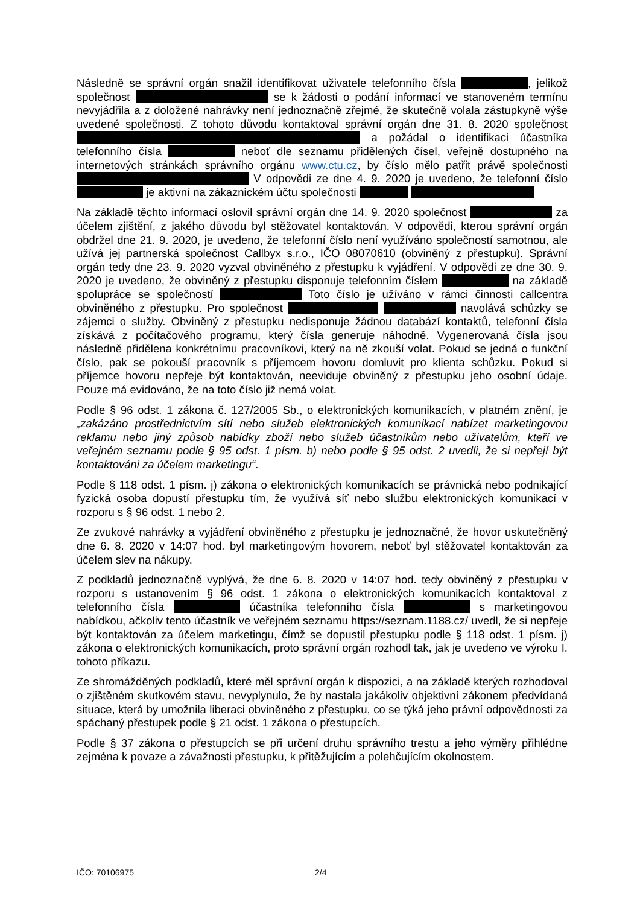Následně se správní orgán snažil identifikovat uživatele telefonního čísla , jelikož společnost se k žádosti o podání informací ve stanoveném termínu nevyjádřila a z doložené nahrávky není jednoznačně zřejmé, že skutečně volala zástupkyně výše uvedené společnosti. Z tohoto důvodu kontaktoval správní orgán dne 31. 8. 2020 společnost a požádal o identifikaci účastníka telefonního čísla neboť dle seznamu přidělených čísel, veřejně dostupného na internetových stránkách správního orgánu www.ctu.cz, by číslo mělo patřit právě společnosti V odpovědi ze dne 4. 9. 2020 je uvedeno, že telefonní číslo je aktivní na zákaznickém účtu společnosti
Na základě těchto informací oslovil správní orgán dne 14. 9. 2020 společnost za účelem zjištění, z jakého důvodu byl stěžovatel kontaktován. V odpovědi, kterou správní orgán obdržel dne 21. 9. 2020, je uvedeno, že telefonní číslo není využíváno společností samotnou, ale užívá jej partnerská společnost Callbyx s.r.o., IČO 08070610 (obviněný z přestupku). Správní orgán tedy dne 23. 9. 2020 vyzval obviněného z přestupku k vyjádření. V odpovědi ze dne 30. 9. 2020 je uvedeno, že obviněný z přestupku disponuje telefonním číslem na základě spolupráce se společností Toto číslo je užíváno v rámci činnosti callcentra obviněného z přestupku. Pro společnost navolává schůzky se zájemci o služby. Obviněný z přestupku nedisponuje žádnou databází kontaktů, telefonní čísla získává z počítačového programu, který čísla generuje náhodně. Vygenerovaná čísla jsou následně přidělena konkrétnímu pracovníkovi, který na ně zkouší volat. Pokud se jedná o funkční číslo, pak se pokouší pracovník s příjemcem hovoru domluvit pro klienta schůzku. Pokud si příjemce hovoru nepřeje být kontaktován, neeviduje obviněný z přestupku jeho osobní údaje. Pouze má evidováno, že na toto číslo již nemá volat.
Podle § 96 odst. 1 zákona č. 127/2005 Sb., o elektronických komunikacích, v platném znění, je „zakázáno prostřednictvím sítí nebo služeb elektronických komunikací nabízet marketingovou reklamu nebo jiný způsob nabídky zboží nebo služeb účastníkům nebo uživatelům, kteří ve veřejném seznamu podle § 95 odst. 1 písm. b) nebo podle § 95 odst. 2 uvedli, že si nepřejí být kontaktováni za účelem marketingu“.
Podle § 118 odst. 1 písm. j) zákona o elektronických komunikacích se právnická nebo podnikající fyzická osoba dopustí přestupku tím, že využívá síť nebo službu elektronických komunikací v rozporu s § 96 odst. 1 nebo 2.
Ze zvukové nahrávky a vyjádření obviněného z přestupku je jednoznačné, že hovor uskutečněný dne 6. 8. 2020 v 14:07 hod. byl marketingovým hovorem, neboť byl stěžovatel kontaktován za účelem slev na nákupy.
Z podkladů jednoznačně vyplývá, že dne 6. 8. 2020 v 14:07 hod. tedy obviněný z přestupku v rozporu s ustanovením § 96 odst. 1 zákona o elektronických komunikacích kontaktoval z telefonního čísla účastníka telefonního čísla s marketingovou nabídkou, ačkoliv tento účastník ve veřejném seznamu https://seznam.1188.cz/ uvedl, že si nepřeje být kontaktován za účelem marketingu, čímž se dopustil přestupku podle § 118 odst. 1 písm. j) zákona o elektronických komunikacích, proto správní orgán rozhodl tak, jak je uvedeno ve výroku I. tohoto příkazu.
Ze shromážděných podkladů, které měl správní orgán k dispozici, a na základě kterých rozhodoval o zjištěném skutkovém stavu, nevyplynulo, že by nastala jakákoliv objektivní zákonem předvídaná situace, která by umožnila liberaci obviněného z přestupku, co se týká jeho právní odpovědnosti za spáchaný přestupek podle § 21 odst. 1 zákona o přestupcích.
Podle § 37 zákona o přestupcích se při určení druhu správního trestu a jeho výměry přihlédne zejména k povaze a závažnosti přestupku, k přitěžujícím a polehčujícím okolnostem.
IČO: 70106975 2/4